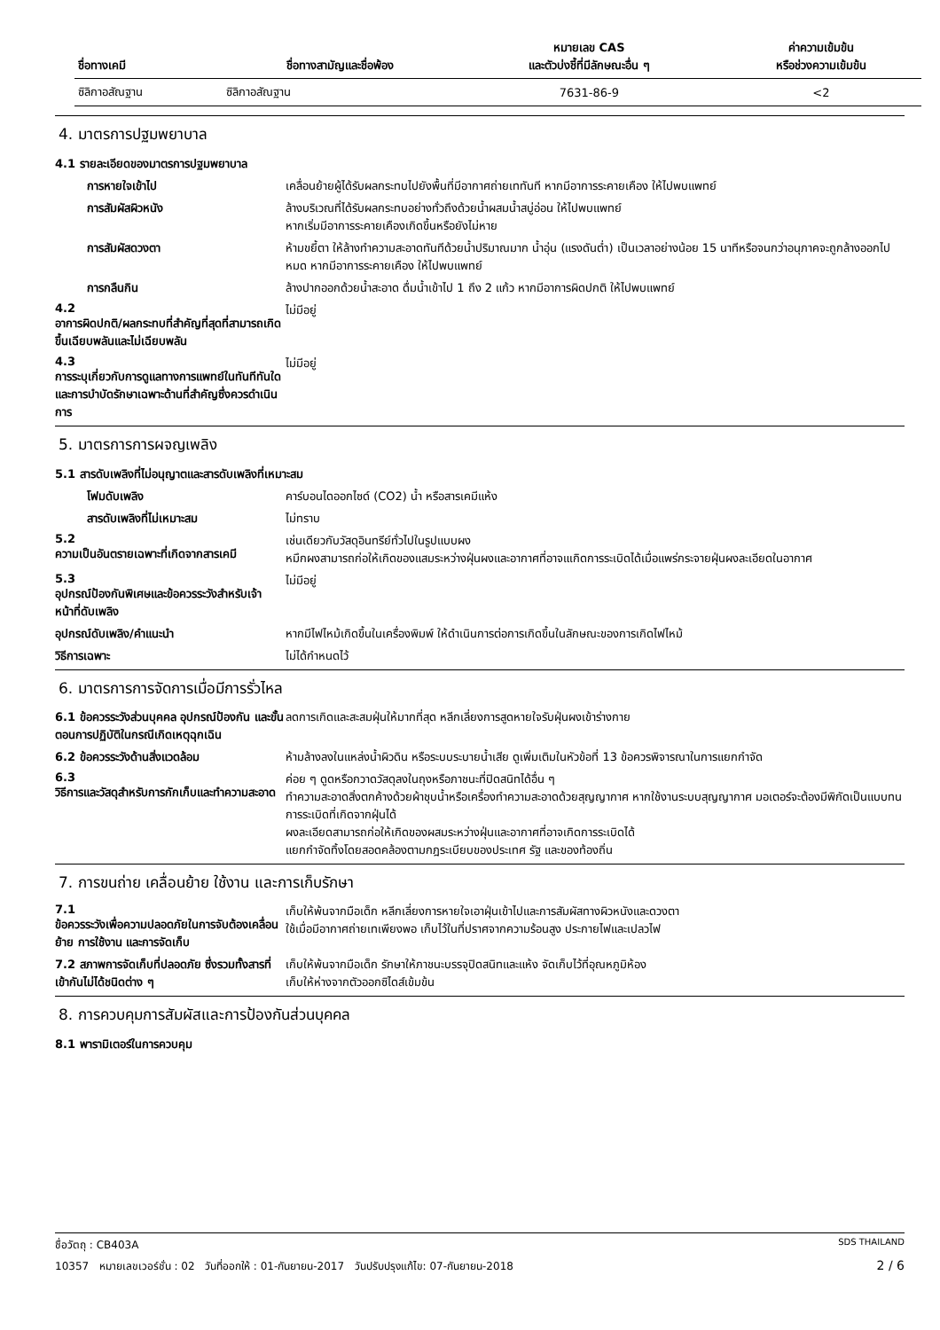| ชื่อทางเคมี | ชื่อทางสามัญและชื่อพ้อง | หมายเลข CAS และตัวบ่งชี้ที่มีลักษณะอื่น ๆ | ค่าความเข้มข้น หรือช่วงความเข้มข้น |
| --- | --- | --- | --- |
| ซิลิกาอสัณฐาน | ซิลิกาอสัณฐาน | 7631-86-9 | <2 |
4. มาตรการปฐมพยาบาล
4.1 รายละเอียดของมาตรการปฐมพยาบาล
การหายใจเข้าไป เคลื่อนย้ายผู้ได้รับผลกระทบไปยังพื้นที่มีอากาศถ่ายเททันที หากมีอาการระคายเคือง ให้ไปพบแพทย์
การสัมผัสผิวหนัง ล้างบริเวณที่ได้รับผลกระทบอย่างทั่วถึงด้วยน้ำผสมน้ำสบู่อ่อน ให้ไปพบแพทย์
หากเริ่มมีอาการระคายเคืองเกิดขึ้นหรือยังไม่หาย
การสัมผัสดวงตา ห้ามขยี้ตา ให้ล้างทำความสะอาดทันทีด้วยน้ำปริมาณมาก น้ำอุ่น (แรงดันต่ำ) เป็นเวลาอย่างน้อย 15 นาทีหรือจนกว่าอนุภาคจะถูกล้างออกไปหมด หากมีอาการระคายเคือง ให้ไปพบแพทย์
การกลืนกิน ล้างปากออกด้วยน้ำสะอาด ดื่มน้ำเข้าไป 1 ถึง 2 แก้ว หากมีอาการผิดปกติ ให้ไปพบแพทย์
4.2
อาการผิดปกติ/ผลกระทบที่สำคัญที่สุดที่สามารถเกิดขึ้นเฉียบพลันและไม่เฉียบพลัน
ไม่มีอยู่
4.3
การระบุเกี่ยวกับการดูแลทางการแพทย์ในทันทีทันใดและการบำบัดรักษาเฉพาะด้านที่สำคัญซึ่งควรดำเนินการ
ไม่มีอยู่
5. มาตรการการผจญเพลิง
5.1 สารดับเพลิงที่ไม่อนุญาตและสารดับเพลิงที่เหมาะสม
โฟมดับเพลิง คาร์บอนไดออกไซด์ (CO2) น้ำ หรือสารเคมีแห้ง
สารดับเพลิงที่ไม่เหมาะสม ไม่ทราบ
5.2
ความเป็นอันตรายเฉพาะที่เกิดจากสารเคมี
เช่นเดียวกับวัสดุอินทรีย์ทั่วไปในรูปแบบผง
หมึกผงสามารถก่อให้เกิดของแสมระหว่างฝุ่นผงและอากาศที่อาจแเกิดการระเบิดได้เมื่อแพร่กระจายฝุ่นผงละเอียดในอากาศ
5.3
อุปกรณ์ป้องกันพิเศษและข้อควรระวังสำหรับเจ้าหน้าที่ดับเพลิง
ไม่มีอยู่
อุปกรณ์ดับเพลิง/คำแนะนำ หากมีไฟไหม้เกิดขึ้นในเครื่องพิมพ์ ให้ดำเนินการต่อการเกิดขึ้นในลักษณะของการเกิดไฟไหม้
วิธีการเฉพาะ ไม่ได้กำหนดไว้
6. มาตรการการจัดการเมื่อมีการรั่วไหล
6.1 ข้อควรระวังส่วนบุคคล อุปกรณ์ป้องกัน และขั้นตอนการปฏิบัติในกรณีเกิดเหตุฉุกเฉิน
ลดการเกิดและสะสมฝุ่นให้มากที่สุด หลีกเลี่ยงการสูดหายใจรับฝุ่นผงเข้าร่างกาย
6.2 ข้อควรระวังด้านสิ่งแวดล้อม ห้ามล้างลงในแหล่งน้ำผิวดิน หรือระบบระบายน้ำเสีย ดูเพิ่มเติมในหัวข้อที่ 13 ข้อควรพิจารณาในการแยกกำจัด
6.3
วิธีการและวัสดุสำหรับการกักเก็บและทำความสะอาด
ค่อย ๆ ดูดหรือกวาดวัสดุลงในถุงหรือภาชนะที่ปิดสนิทได้อื่น ๆ
ทำความสะอาดสิ่งตกค้างด้วยผ้าชุบน้ำหรือเครื่องทำความสะอาดด้วยสุญญากาศ หากใช้งานระบบสุญญากาศ มอเตอร์จะต้องมีพิกัดเป็นแบบทนการระเบิดที่เกิดจากฝุ่นได้
ผงละเอียดสามารถก่อให้เกิดของผสมระหว่างฝุ่นและอากาศที่อาจเกิดการระเบิดได้
แยกกำจัดทิ้งโดยสอดคล้องตามกฎระเบียบของประเทศ รัฐ และของท้องถิ่น
7. การขนถ่าย เคลื่อนย้าย ใช้งาน และการเก็บรักษา
7.1
ข้อควรระวังเพื่อความปลอดภัยในการจับต้องเคลื่อนย้าย การใช้งาน และการจัดเก็บ
เก็บให้พ้นจากมือเด็ก หลีกเลี่ยงการหายใจเอาฝุ่นเข้าไปและการสัมผัสทางผิวหนังและดวงตา
ใช้เมื่อมีอากาศถ่ายเทเพียงพอ เก็บไว้ในที่ปราศจากความร้อนสูง ประกายไฟและเปลวไฟ
7.2 สภาพการจัดเก็บที่ปลอดภัย ซึ่งรวมทั้งสารที่เข้ากันไม่ได้ชนิดต่าง ๆ
เก็บให้พ้นจากมือเด็ก รักษาให้ภาชนะบรรจุปิดสนิทและแห้ง จัดเก็บไว้ที่อุณหภูมิห้อง
เก็บให้ห่างจากตัวออกซิไดส์เข้มข้น
8. การควบคุมการสัมผัสและการป้องกันส่วนบุคคล
8.1 พารามิเตอร์ในการควบคุม
ชื่อวัตถุ : CB403A SDS THAILAND
10357 หมายเลขเวอร์ชั่น : 02 วันที่ออกให้ : 01-กันยายน-2017 วันปรับปรุงแก้ไข: 07-กันยายน-2018 2 / 6